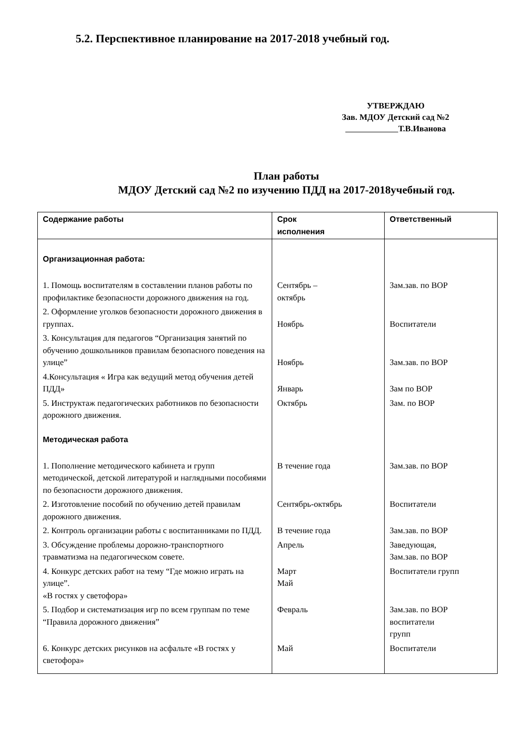5.2. Перспективное планирование на 2017-2018 учебный год.
УТВЕРЖДАЮ
Зав. МДОУ Детский сад №2
Т.В.Иванова
План работы
МДОУ Детский сад №2 по изучению ПДД на 2017-2018учебный год.
| Содержание работы | Срок исполнения | Ответственный |
| --- | --- | --- |
| Организационная работа: | | |
| 1. Помощь воспитателям в составлении планов работы по профилактике безопасности дорожного движения на год. | Сентябрь – октябрь | Зам.зав. по ВОР |
| 2. Оформление уголков безопасности дорожного движения в группах. | Ноябрь | Воспитатели |
| 3. Консультация для педагогов “Организация занятий по обучению дошкольников правилам безопасного поведения на улице” | Ноябрь | Зам.зав. по ВОР |
| 4.Консультация « Игра как ведущий метод обучения детей ПДД» | Январь | Зам по ВОР |
| 5. Инструктаж педагогических работников по безопасности дорожного движения. | Октябрь | Зам. по ВОР |
| Методическая работа | | |
| 1. Пополнение методического кабинета и групп методической, детской литературой и наглядными пособиями по безопасности дорожного движения. | В течение года | Зам.зав. по ВОР |
| 2. Изготовление пособий по обучению детей правилам дорожного движения. | Сентябрь-октябрь | Воспитатели |
| 2. Контроль организации работы с воспитанниками по ПДД. | В течение года | Зам.зав. по ВОР |
| 3. Обсуждение проблемы дорожно-транспортного травматизма на педагогическом совете. | Апрель | Заведующая, Зам.зав. по ВОР |
| 4. Конкурс детских работ на тему “Где можно играть на улице”. «В гостях у светофора» | Март Май | Воспитатели групп |
| 5. Подбор и систематизация игр по всем группам по теме “Правила дорожного движения” | Февраль | Зам.зав. по ВОР воспитатели групп |
| 6. Конкурс детских рисунков на асфальте «В гостях у светофора» | Май | Воспитатели |